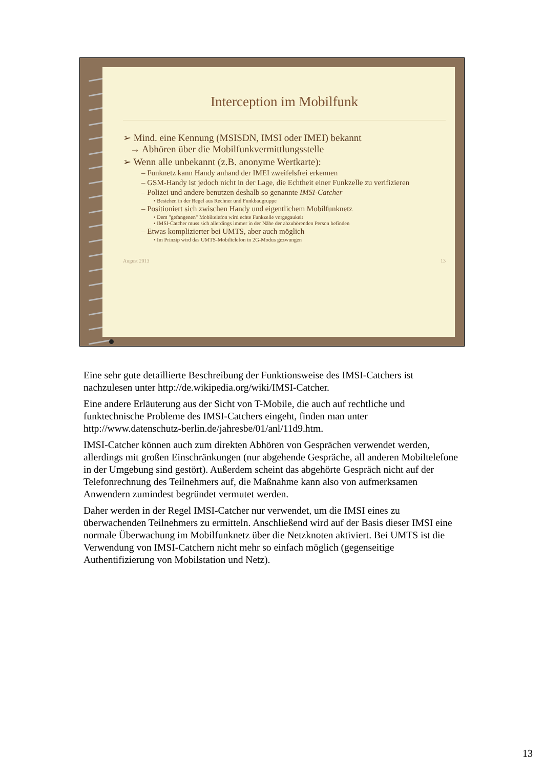Interception im Mobilfunk
➢ Mind. eine Kennung (MSISDN, IMSI oder IMEI) bekannt
→ Abhören über die Mobilfunkvermittlungsstelle
➢ Wenn alle unbekannt (z.B. anonyme Wertkarte):
– Funknetz kann Handy anhand der IMEI zweifelsfrei erkennen
– GSM-Handy ist jedoch nicht in der Lage, die Echtheit einer Funkzelle zu verifizieren
– Polizei und andere benutzen deshalb so genannte IMSI-Catcher
• Bestehen in der Regel aus Rechner und Funkbaugruppe
– Positioniert sich zwischen Handy und eigentlichem Mobilfunknetz
• Dem "gefangenen" Mobiltelefon wird echte Funkzelle vorgegaukelt
• IMSI-Catcher muss sich allerdings immer in der Nähe der abzuhörenden Person befinden
– Etwas komplizierter bei UMTS, aber auch möglich
• Im Prinzip wird das UMTS-Mobiltelefon in 2G-Modus gezwungen
August 2013 13
Eine sehr gute detaillierte Beschreibung der Funktionsweise des IMSI-Catchers ist nachzulesen unter http://de.wikipedia.org/wiki/IMSI-Catcher.
Eine andere Erläuterung aus der Sicht von T-Mobile, die auch auf rechtliche und funktechnische Probleme des IMSI-Catchers eingeht, finden man unter http://www.datenschutz-berlin.de/jahresbe/01/anl/11d9.htm.
IMSI-Catcher können auch zum direkten Abhören von Gesprächen verwendet werden, allerdings mit großen Einschränkungen (nur abgehende Gespräche, all anderen Mobiltelefone in der Umgebung sind gestört). Außerdem scheint das abgehörte Gespräch nicht auf der Telefonrechnung des Teilnehmers auf, die Maßnahme kann also von aufmerksamen Anwendern zumindest begründet vermutet werden.
Daher werden in der Regel IMSI-Catcher nur verwendet, um die IMSI eines zu überwachenden Teilnehmers zu ermitteln. Anschließend wird auf der Basis dieser IMSI eine normale Überwachung im Mobilfunknetz über die Netzknoten aktiviert. Bei UMTS ist die Verwendung von IMSI-Catchern nicht mehr so einfach möglich (gegenseitige Authentifizierung von Mobilstation und Netz).
13